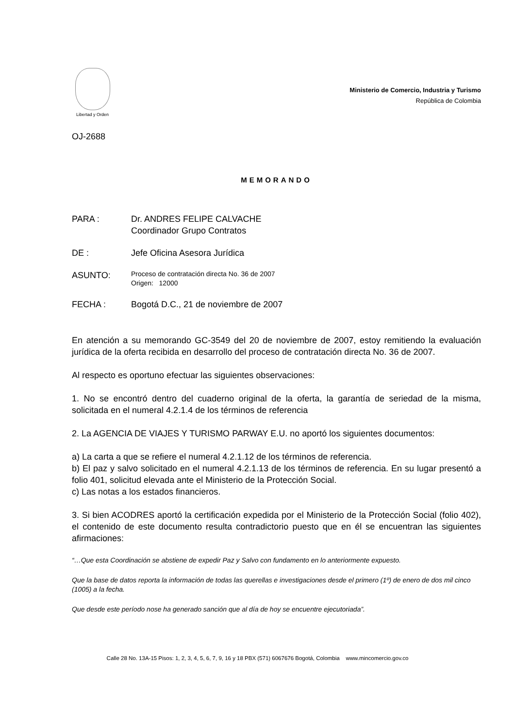Libertad y Orden
Ministerio de Comercio, Industria y Turismo
República de Colombia
OJ-2688
MEMORANDO
PARA : Dr. ANDRES FELIPE CALVACHE
Coordinador Grupo Contratos
DE : Jefe Oficina Asesora Jurídica
ASUNTO:
Proceso de contratación directa No. 36 de 2007
Origen: 12000
FECHA : Bogotá D.C., 21 de noviembre de 2007
En atención a su memorando GC-3549 del 20 de noviembre de 2007, estoy remitiendo la evaluación jurídica de la oferta recibida en desarrollo del proceso de contratación directa No. 36 de 2007.
Al respecto es oportuno efectuar las siguientes observaciones:
1. No se encontró dentro del cuaderno original de la oferta, la garantía de seriedad de la misma, solicitada en el numeral 4.2.1.4 de los términos de referencia
2. La AGENCIA DE VIAJES Y TURISMO PARWAY E.U. no aportó los siguientes documentos:
a) La carta a que se refiere el numeral 4.2.1.12 de los términos de referencia.
b) El paz y salvo solicitado en el numeral 4.2.1.13 de los términos de referencia. En su lugar presentó a folio 401, solicitud elevada ante el Ministerio de la Protección Social.
c) Las notas a los estados financieros.
3. Si bien ACODRES aportó la certificación expedida por el Ministerio de la Protección Social (folio 402), el contenido de este documento resulta contradictorio puesto que en él se encuentran las siguientes afirmaciones:
“…Que esta Coordinación se abstiene de expedir Paz y Salvo con fundamento en lo anteriormente expuesto.
Que la base de datos reporta la información de todas las querellas e investigaciones desde el primero (1º) de enero de dos mil cinco (1005) a la fecha.
Que desde este período nose ha generado sanción que al día de hoy se encuentre ejecutoriada”.
Calle 28 No. 13A-15 Pisos: 1, 2, 3, 4, 5, 6, 7, 9, 16 y 18 PBX (571) 6067676 Bogotá, Colombia www.mincomercio.gov.co